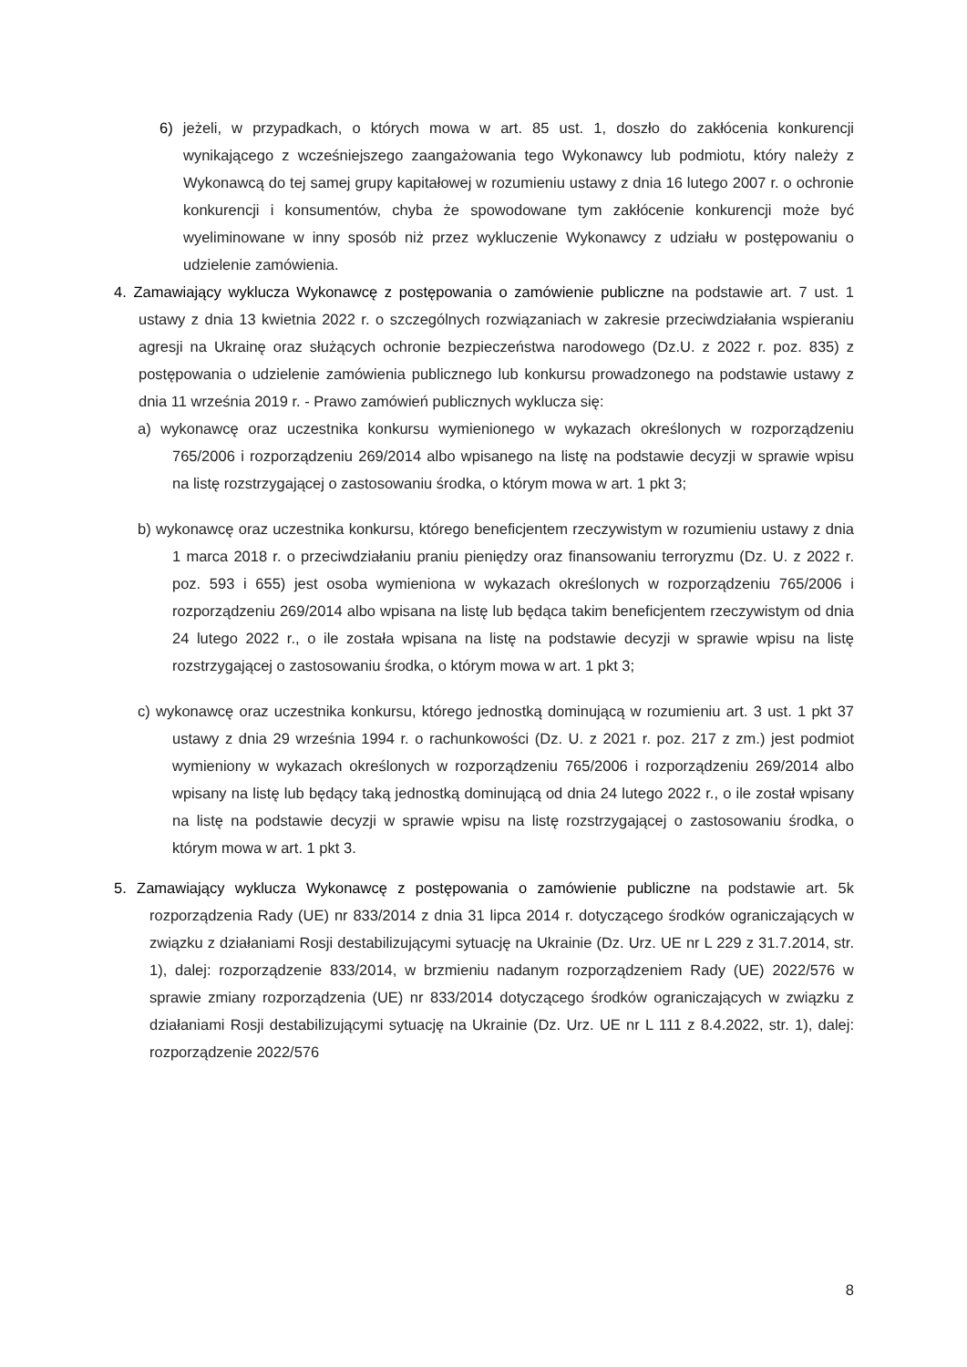6) jeżeli, w przypadkach, o których mowa w art. 85 ust. 1, doszło do zakłócenia konkurencji wynikającego z wcześniejszego zaangażowania tego Wykonawcy lub podmiotu, który należy z Wykonawcą do tej samej grupy kapitałowej w rozumieniu ustawy z dnia 16 lutego 2007 r. o ochronie konkurencji i konsumentów, chyba że spowodowane tym zakłócenie konkurencji może być wyeliminowane w inny sposób niż przez wykluczenie Wykonawcy z udziału w postępowaniu o udzielenie zamówienia.
4. Zamawiający wyklucza Wykonawcę z postępowania o zamówienie publiczne na podstawie art. 7 ust. 1 ustawy z dnia 13 kwietnia 2022 r. o szczególnych rozwiązaniach w zakresie przeciwdziałania wspieraniu agresji na Ukrainę oraz służących ochronie bezpieczeństwa narodowego (Dz.U. z 2022 r. poz. 835) z postępowania o udzielenie zamówienia publicznego lub konkursu prowadzonego na podstawie ustawy z dnia 11 września 2019 r. - Prawo zamówień publicznych wyklucza się:
a) wykonawcę oraz uczestnika konkursu wymienionego w wykazach określonych w rozporządzeniu 765/2006 i rozporządzeniu 269/2014 albo wpisanego na listę na podstawie decyzji w sprawie wpisu na listę rozstrzygającej o zastosowaniu środka, o którym mowa w art. 1 pkt 3;
b) wykonawcę oraz uczestnika konkursu, którego beneficjentem rzeczywistym w rozumieniu ustawy z dnia 1 marca 2018 r. o przeciwdziałaniu praniu pieniędzy oraz finansowaniu terroryzmu (Dz. U. z 2022 r. poz. 593 i 655) jest osoba wymieniona w wykazach określonych w rozporządzeniu 765/2006 i rozporządzeniu 269/2014 albo wpisana na listę lub będąca takim beneficjentem rzeczywistym od dnia 24 lutego 2022 r., o ile została wpisana na listę na podstawie decyzji w sprawie wpisu na listę rozstrzygającej o zastosowaniu środka, o którym mowa w art. 1 pkt 3;
c) wykonawcę oraz uczestnika konkursu, którego jednostką dominującą w rozumieniu art. 3 ust. 1 pkt 37 ustawy z dnia 29 września 1994 r. o rachunkowości (Dz. U. z 2021 r. poz. 217 z zm.) jest podmiot wymieniony w wykazach określonych w rozporządzeniu 765/2006 i rozporządzeniu 269/2014 albo wpisany na listę lub będący taką jednostką dominującą od dnia 24 lutego 2022 r., o ile został wpisany na listę na podstawie decyzji w sprawie wpisu na listę rozstrzygającej o zastosowaniu środka, o którym mowa w art. 1 pkt 3.
5. Zamawiający wyklucza Wykonawcę z postępowania o zamówienie publiczne na podstawie art. 5k rozporządzenia Rady (UE) nr 833/2014 z dnia 31 lipca 2014 r. dotyczącego środków ograniczających w związku z działaniami Rosji destabilizującymi sytuację na Ukrainie (Dz. Urz. UE nr L 229 z 31.7.2014, str. 1), dalej: rozporządzenie 833/2014, w brzmieniu nadanym rozporządzeniem Rady (UE) 2022/576 w sprawie zmiany rozporządzenia (UE) nr 833/2014 dotyczącego środków ograniczających w związku z działaniami Rosji destabilizującymi sytuację na Ukrainie (Dz. Urz. UE nr L 111 z 8.4.2022, str. 1), dalej: rozporządzenie 2022/576
8